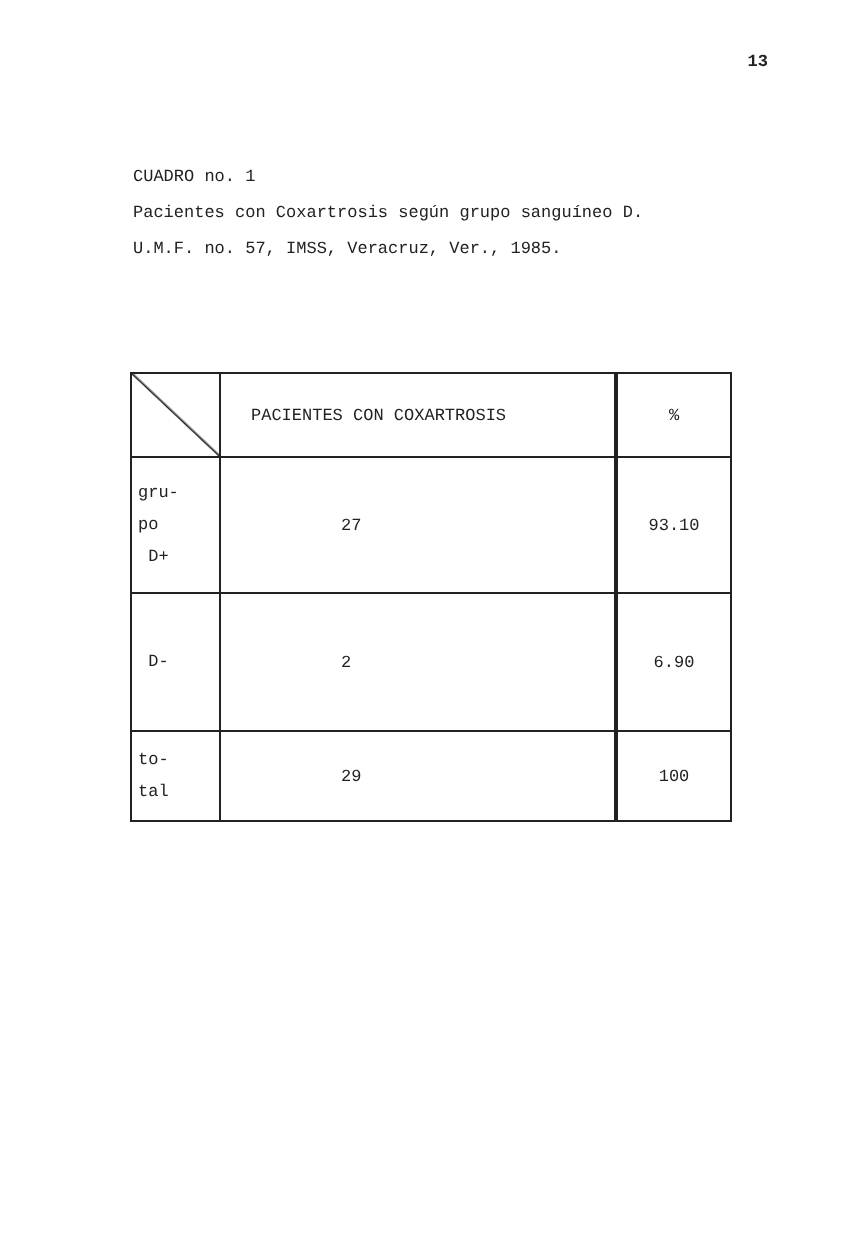13
CUADRO no. 1
Pacientes con Coxartrosis según grupo sanguíneo D.
U.M.F. no. 57, IMSS, Veracruz, Ver., 1985.
| | PACIENTES CON COXARTROSIS | % |
| --- | --- | --- |
| gru- po D+ | 27 | 93.10 |
| D- | 2 | 6.90 |
| to- tal | 29 | 100 |